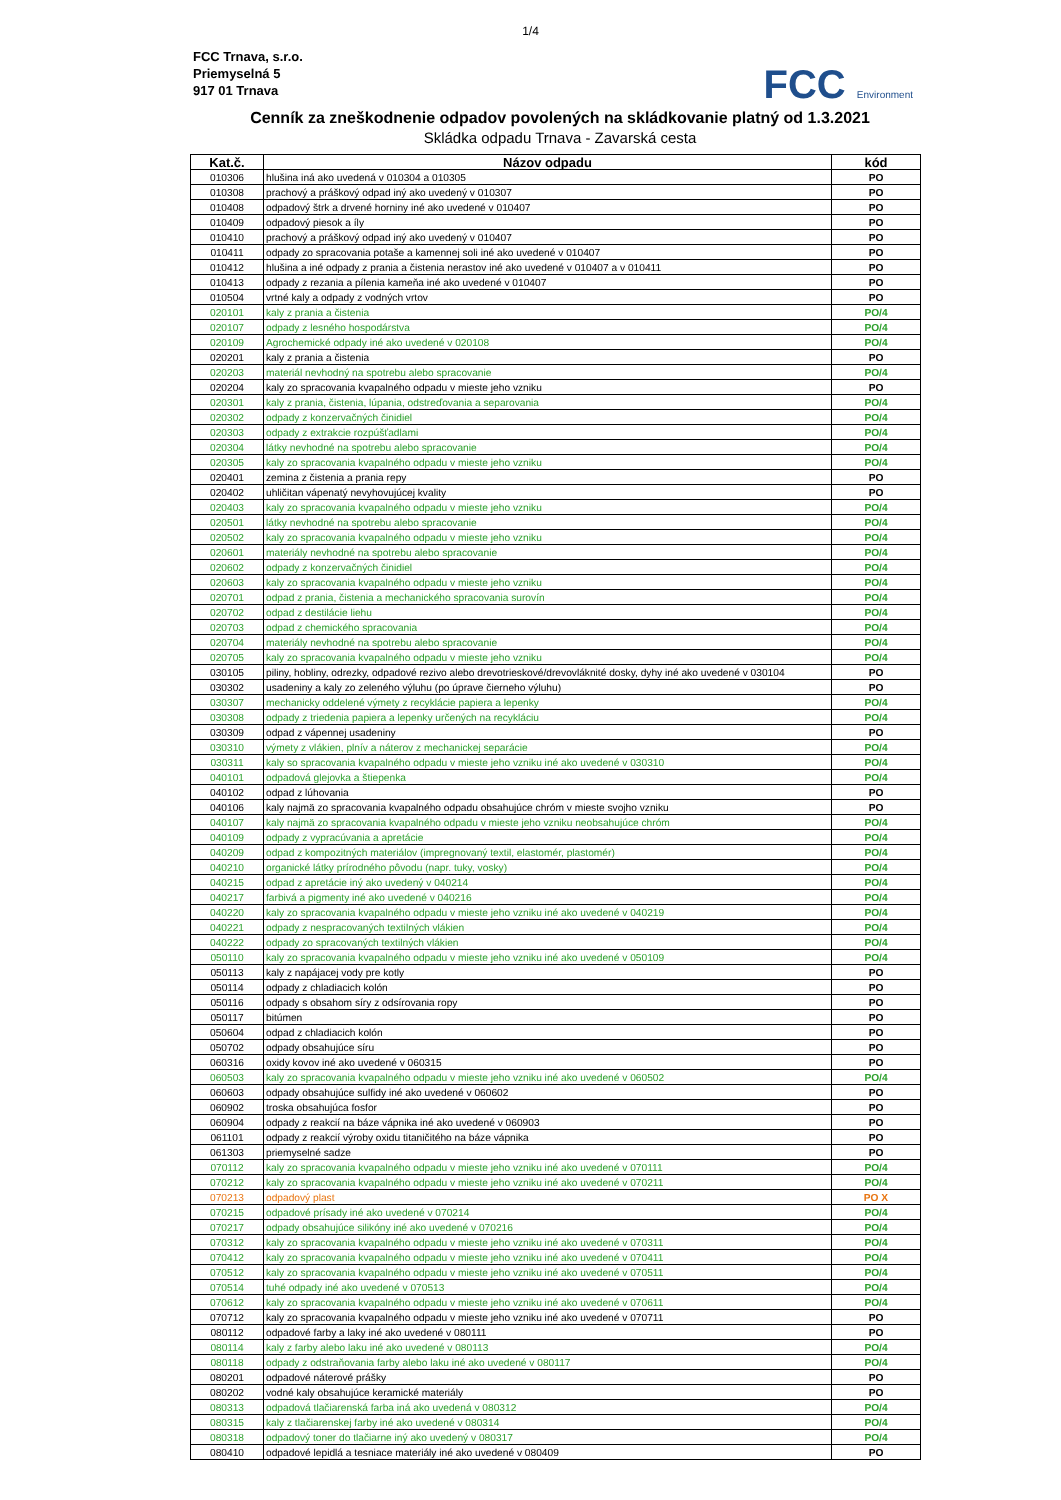1/4
FCC Trnava, s.r.o.
Priemyselná 5
917 01 Trnava
FCC Environment
Cenník za zneškodnenie odpadov povolených na skládkovanie platný od 1.3.2021
Skládka odpadu Trnava - Zavarská cesta
| Kat.č. | Názov odpadu | kód |
| --- | --- | --- |
| 010306 | hlušina iná ako uvedená v 010304 a 010305 | PO |
| 010308 | prachový a práškový odpad iný ako uvedený v 010307 | PO |
| 010408 | odpadový štrk a drvené horniny iné ako uvedené v 010407 | PO |
| 010409 | odpadový piesok a íly | PO |
| 010410 | prachový a práškový odpad iný ako uvedený v 010407 | PO |
| 010411 | odpady zo spracovania potaše a kamennej soli iné ako uvedené v 010407 | PO |
| 010412 | hlušina a iné odpady z prania a čistenia nerastov iné ako uvedené v 010407 a v 010411 | PO |
| 010413 | odpady z rezania a pílenia kameňa iné ako uvedené v 010407 | PO |
| 010504 | vrtné kaly a odpady z vodných vrtov | PO |
| 020101 | kaly z prania a čistenia | PO/4 |
| 020107 | odpady z lesného hospodárstva | PO/4 |
| 020109 | Agrochemické odpady iné ako uvedené v 020108 | PO/4 |
| 020201 | kaly z prania a čistenia | PO |
| 020203 | materiál nevhodný na spotrebu alebo spracovanie | PO/4 |
| 020204 | kaly zo spracovania kvapalného odpadu v mieste jeho vzniku | PO |
| 020301 | kaly z prania, čistenia, lúpania, odstreďovania a separovania | PO/4 |
| 020302 | odpady z konzervačných činidiel | PO/4 |
| 020303 | odpady z extrakcie rozpúšťadlami | PO/4 |
| 020304 | látky nevhodné na spotrebu alebo spracovanie | PO/4 |
| 020305 | kaly zo spracovania kvapalného odpadu v mieste jeho vzniku | PO/4 |
| 020401 | zemina z čistenia a prania repy | PO |
| 020402 | uhličitan vápenatý nevyhovujúcej kvality | PO |
| 020403 | kaly zo spracovania kvapalného odpadu v mieste jeho vzniku | PO/4 |
| 020501 | látky nevhodné na spotrebu alebo spracovanie | PO/4 |
| 020502 | kaly zo spracovania kvapalného odpadu v mieste jeho vzniku | PO/4 |
| 020601 | materiály nevhodné na spotrebu alebo spracovanie | PO/4 |
| 020602 | odpady z konzervačných činidiel | PO/4 |
| 020603 | kaly zo spracovania kvapalného odpadu v mieste jeho vzniku | PO/4 |
| 020701 | odpad z prania, čistenia a mechanického spracovania surovín | PO/4 |
| 020702 | odpad z destilácie liehu | PO/4 |
| 020703 | odpad z chemického spracovania | PO/4 |
| 020704 | materiály nevhodné na spotrebu alebo spracovanie | PO/4 |
| 020705 | kaly zo spracovania kvapalného odpadu v mieste jeho vzniku | PO/4 |
| 030105 | piliny, hobliny, odrezky, odpadové rezivo alebo drevotrieskové/drevovláknité dosky, dyhy iné ako uvedené v 030104 | PO |
| 030302 | usadeniny a kaly zo zeleného výluhu (po úprave čierneho výluhu) | PO |
| 030307 | mechanicky oddelené výmety z recyklácie papiera a lepenky | PO/4 |
| 030308 | odpady z triedenia papiera a lepenky určených na recykláciu | PO/4 |
| 030309 | odpad z vápennej usadeniny | PO |
| 030310 | výmety z vlákien, plnív a náterov z mechanickej separácie | PO/4 |
| 030311 | kaly so spracovania kvapalného odpadu v mieste jeho vzniku iné ako uvedené v 030310 | PO/4 |
| 040101 | odpadová glejovka a štiepenka | PO/4 |
| 040102 | odpad z lúhovania | PO |
| 040106 | kaly najmä zo spracovania kvapalného odpadu obsahujúce chróm v mieste svojho vzniku | PO |
| 040107 | kaly najmä zo spracovania kvapalného odpadu v mieste jeho vzniku neobsahujúce chróm | PO/4 |
| 040109 | odpady z vypracúvania a apretácie | PO/4 |
| 040209 | odpad z kompozitných materiálov (impregnovaný textil, elastomér, plastomér) | PO/4 |
| 040210 | organické látky prírodného pôvodu (napr. tuky, vosky) | PO/4 |
| 040215 | odpad z apretácie iný ako uvedený v 040214 | PO/4 |
| 040217 | farbivá a pigmenty iné ako uvedené v 040216 | PO/4 |
| 040220 | kaly zo spracovania kvapalného odpadu v mieste jeho vzniku iné ako uvedené v 040219 | PO/4 |
| 040221 | odpady z nespracovaných textilných vlákien | PO/4 |
| 040222 | odpady zo spracovaných textilných vlákien | PO/4 |
| 050110 | kaly zo spracovania kvapalného odpadu v mieste jeho vzniku iné ako uvedené v 050109 | PO/4 |
| 050113 | kaly z napájacej vody pre kotly | PO |
| 050114 | odpady z chladiacich kolón | PO |
| 050116 | odpady s obsahom síry z odsírovania ropy | PO |
| 050117 | bitúmen | PO |
| 050604 | odpad z chladiacich kolón | PO |
| 050702 | odpady obsahujúce síru | PO |
| 060316 | oxidy kovov iné ako uvedené v 060315 | PO |
| 060503 | kaly zo spracovania kvapalného odpadu v mieste jeho vzniku iné ako uvedené v 060502 | PO/4 |
| 060603 | odpady obsahujúce sulfidy iné ako uvedené v 060602 | PO |
| 060902 | troska obsahujúca fosfor | PO |
| 060904 | odpady z reakcií na báze vápnika iné ako uvedené v 060903 | PO |
| 061101 | odpady z reakcií výroby oxidu titaničitého na báze vápnika | PO |
| 061303 | priemyselné sadze | PO |
| 070112 | kaly zo spracovania kvapalného odpadu v mieste jeho vzniku iné ako uvedené v 070111 | PO/4 |
| 070212 | kaly zo spracovania kvapalného odpadu v mieste jeho vzniku iné ako uvedené v 070211 | PO/4 |
| 070213 | odpadový plast | PO X |
| 070215 | odpadové prísady iné ako uvedené v 070214 | PO/4 |
| 070217 | odpady obsahujúce silikóny iné ako uvedené v 070216 | PO/4 |
| 070312 | kaly zo spracovania kvapalného odpadu v mieste jeho vzniku iné ako uvedené v 070311 | PO/4 |
| 070412 | kaly zo spracovania kvapalného odpadu v mieste jeho vzniku iné ako uvedené v 070411 | PO/4 |
| 070512 | kaly zo spracovania kvapalného odpadu v mieste jeho vzniku iné ako uvedené v 070511 | PO/4 |
| 070514 | tuhé odpady iné ako uvedené v 070513 | PO/4 |
| 070612 | kaly zo spracovania kvapalného odpadu v mieste jeho vzniku iné ako uvedené v 070611 | PO/4 |
| 070712 | kaly zo spracovania kvapalného odpadu v mieste jeho vzniku iné ako uvedené v 070711 | PO |
| 080112 | odpadové farby a laky iné ako uvedené v 080111 | PO |
| 080114 | kaly z farby alebo laku iné ako uvedené v 080113 | PO/4 |
| 080118 | odpady z odstraňovania farby alebo laku iné ako uvedené v 080117 | PO/4 |
| 080201 | odpadové náterové prášky | PO |
| 080202 | vodné kaly obsahujúce keramické materiály | PO |
| 080313 | odpadová tlačiarenská farba iná ako uvedená v 080312 | PO/4 |
| 080315 | kaly z tlačiarenskej farby iné ako uvedené v 080314 | PO/4 |
| 080318 | odpadový toner do tlačiarne iný ako uvedený v 080317 | PO/4 |
| 080410 | odpadové lepidlá a tesniace materiály iné ako uvedené v 080409 | PO |